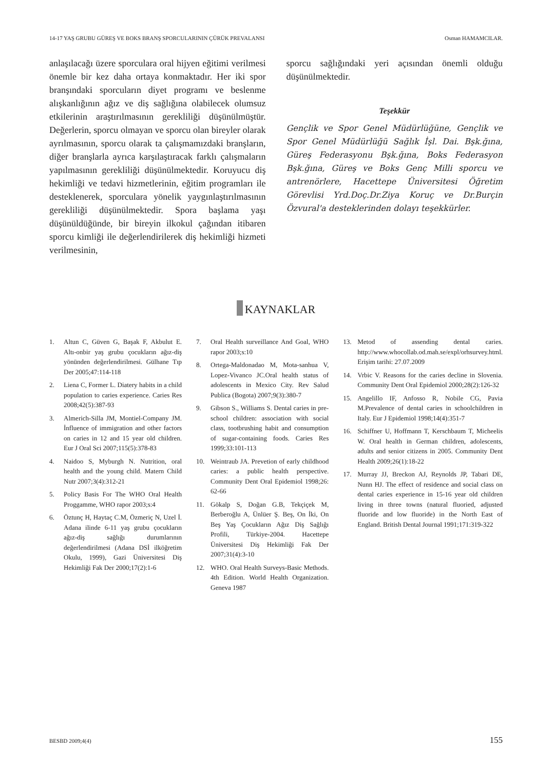14-17 YAŞ GRUBU GÜREŞ VE BOKS BRANŞ SPORCULARININ ÇÜRÜK PREVALANSI Osman HAMAMCILAR.
anlaşılacağı üzere sporculara oral hijyen eğitimi verilmesi önemle bir kez daha ortaya konmaktadır. Her iki spor branşındaki sporcuların diyet programı ve beslenme alışkanlığının ağız ve diş sağlığına olabilecek olumsuz etkilerinin araştırılmasının gerekliliği düşünülmüştür. Değerlerin, sporcu olmayan ve sporcu olan bireyler olarak ayrılmasının, sporcu olarak ta çalışmamızdaki branşların, diğer branşlarla ayrıca karşılaştıracak farklı çalışmaların yapılmasının gerekliliği düşünülmektedir. Koruyucu diş hekimliği ve tedavi hizmetlerinin, eğitim programları ile desteklenerek, sporculara yönelik yaygınlaştırılmasının gerekliliği düşünülmektedir. Spora başlama yaşı düşünüldüğünde, bir bireyin ilkokul çağından itibaren sporcu kimliği ile değerlendirilerek diş hekimliği hizmeti verilmesinin,
sporcu sağlığındaki yeri açısından önemli olduğu düşünülmektedir.
Teşekkür
Gençlik ve Spor Genel Müdürlüğüne, Gençlik ve Spor Genel Müdürlüğü Sağlık İşl. Dai. Bşk.ğına, Güreş Federasyonu Bşk.ğına, Boks Federasyon Bşk.ğına, Güreş ve Boks Genç Milli sporcu ve antrenörlere, Hacettepe Üniversitesi Öğretim Görevlisi Yrd.Doç.Dr.Ziya Koruç ve Dr.Burçin Özvural'a desteklerinden dolayı teşekkürler.
KAYNAKLAR
1. Altun C, Güven G, Başak F, Akbulut E. Altı-onbir yaş grubu çocukların ağız-diş yönünden değerlendirilmesi. Gülhane Tıp Der 2005;47:114-118
2. Liena C, Former L. Diatery habits in a child population to caries experience. Caries Res 2008;42(5):387-93
3. Almerich-Silla JM, Montiel-Company JM. İnfluence of immigration and other factors on caries in 12 and 15 year old children. Eur J Oral Sci 2007;115(5):378-83
4. Naidoo S, Myburgh N. Nutrition, oral health and the young child. Matern Child Nutr 2007;3(4):312-21
5. Policy Basis For The WHO Oral Health Proggamme, WHO rapor 2003;s:4
6. Öztunç H, Haytaç C.M, Özmeriç N, Uzel İ. Adana ilinde 6-11 yaş grubu çocukların ağız-diş sağlığı durumlarının değerlendirilmesi (Adana DSİ ilköğretim Okulu, 1999), Gazi Üniversitesi Diş Hekimliği Fak Der 2000;17(2):1-6
7. Oral Health surveillance And Goal, WHO rapor 2003;s:10
8. Ortega-Maldonadao M, Mota-sanhua V, Lopez-Vivanco JC.Oral health status of adolescents in Mexico City. Rev Salud Publica (Bogota) 2007;9(3):380-7
9. Gibson S., Williams S. Dental caries in pre-school children: association with social class, tootbrushing habit and consumption of sugar-containing foods. Caries Res 1999;33:101-113
10. Weintraub JA. Prevetion of early childhood caries: a public health perspective. Community Dent Oral Epidemiol 1998;26: 62-66
11. Gökalp S, Doğan G.B, Tekçiçek M, Berberoğlu A, Ünlüer Ş. Beş, On İki, On Beş Yaş Çocukların Ağız Diş Sağlığı Profili, Türkiye-2004. Hacettepe Üniversitesi Diş Hekimliği Fak Der 2007;31(4):3-10
12. WHO. Oral Health Surveys-Basic Methods. 4th Edition. World Health Organization. Geneva 1987
13. Metod of assending dental caries. http://www.whocollab.od.mah.se/expl/orhsurvey.html. Erişim tarihi: 27.07.2009
14. Vrbic V. Reasons for the caries decline in Slovenia. Community Dent Oral Epidemiol 2000;28(2):126-32
15. Angelillo IF, Anfosso R, Nobile CG, Pavia M.Prevalence of dental caries in schoolchildren in Italy. Eur J Epidemiol 1998;14(4):351-7
16. Schiffner U, Hoffmann T, Kerschbaum T, Micheelis W. Oral health in German children, adolescents, adults and senior citizens in 2005. Community Dent Health 2009;26(1):18-22
17. Murray JJ, Breckon AJ, Reynolds JP, Tabari DE, Nunn HJ. The effect of residence and social class on dental caries experience in 15-16 year old children living in three towns (natural fluoried, adjusted fluoride and low fluoride) in the North East of England. British Dental Journal 1991;171:319-322
BESBD 2009;4(4) 155